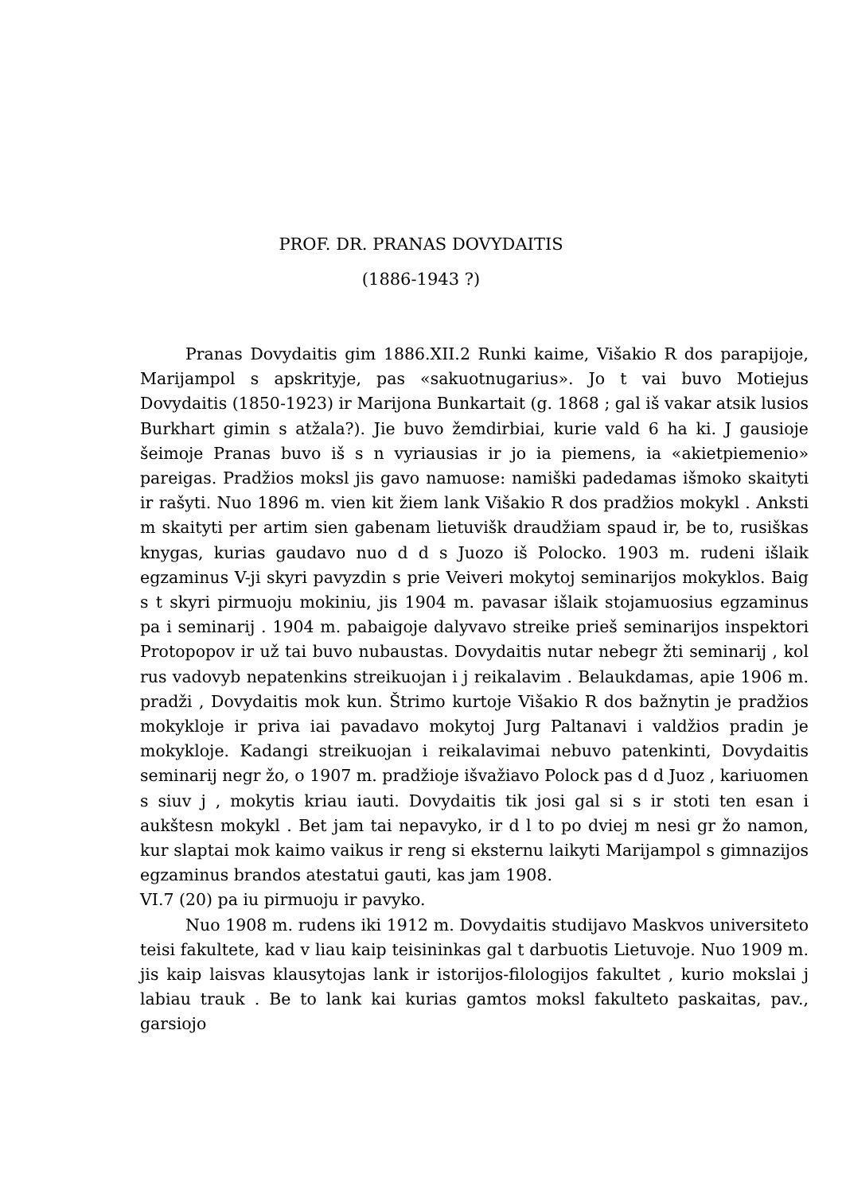PROF. DR. PRANAS DOVYDAITIS
(1886-1943 ?)
Pranas Dovydaitis gim 1886.XII.2 Runki kaime, Višakio R dos parapijoje, Marijampol s apskrityje, pas «sakuotnugarius». Jo t vai buvo Motiejus Dovydaitis (1850-1923) ir Marijona Bunkartait (g. 1868 ; gal iš vakar atsik lusios Burkhart gimin s atžala?). Jie buvo žemdirbiai, kurie vald 6 ha ki. J gausioje šeimoje Pranas buvo iš s n vyriausias ir jo ia piemens, ia «akietpiemenio» pareigas. Pradžios moksl jis gavo namuose: namiški padedamas išmoko skaityti ir rašyti. Nuo 1896 m. vien kit žiem lank Višakio R dos pradžios mokykl . Anksti m skaityti per artim sien gabenam lietuvišk draudžiam spaud ir, be to, rusiškas knygas, kurias gaudavo nuo d d s Juozo iš Polocko. 1903 m. rudeni išlaik egzaminus V-ji skyri pavyzdin s prie Veiveri mokytoj seminarijos mokyklos. Baig s t skyri pirmuoju mokiniu, jis 1904 m. pavasar išlaik stojamuosius egzaminus pa i seminarij . 1904 m. pabaigoje dalyvavo streike prieš seminarijos inspektori Protopopov ir už tai buvo nubaustas. Dovydaitis nutar nebegr žti seminarij , kol rus vadovyb nepatenkins streikuojan i j reikalavim . Belaukdamas, apie 1906 m. pradži , Dovydaitis mok kun. Štrimo kurtoje Višakio R dos bažnytin je pradžios mokykloje ir priva iai pavadavo mokytoj Jurg Paltanavi i valdžios pradin je mokykloje. Kadangi streikuojan i reikalavimai nebuvo patenkinti, Dovydaitis seminarij negr žo, o 1907 m. pradžioje išvažiavo Polock pas d d Juoz , kariuomen s siuv j , mokytis kriau iauti. Dovydaitis tik josi gal si s ir stoti ten esan i aukštesn mokykl . Bet jam tai nepavyko, ir d l to po dviej m nesi gr žo namon, kur slaptai mok kaimo vaikus ir reng si eksternu laikyti Marijampol s gimnazijos egzaminus brandos atestatui gauti, kas jam 1908.
VI.7 (20) pa iu pirmuoju ir pavyko.
Nuo 1908 m. rudens iki 1912 m. Dovydaitis studijavo Maskvos universiteto teisi fakultete, kad v liau kaip teisininkas gal t darbuotis Lietuvoje. Nuo 1909 m. jis kaip laisvas klausytojas lank ir istorijos-filologijos fakultet , kurio mokslai j labiau trauk . Be to lank kai kurias gamtos moksl fakulteto paskaitas, pav., garsiojo